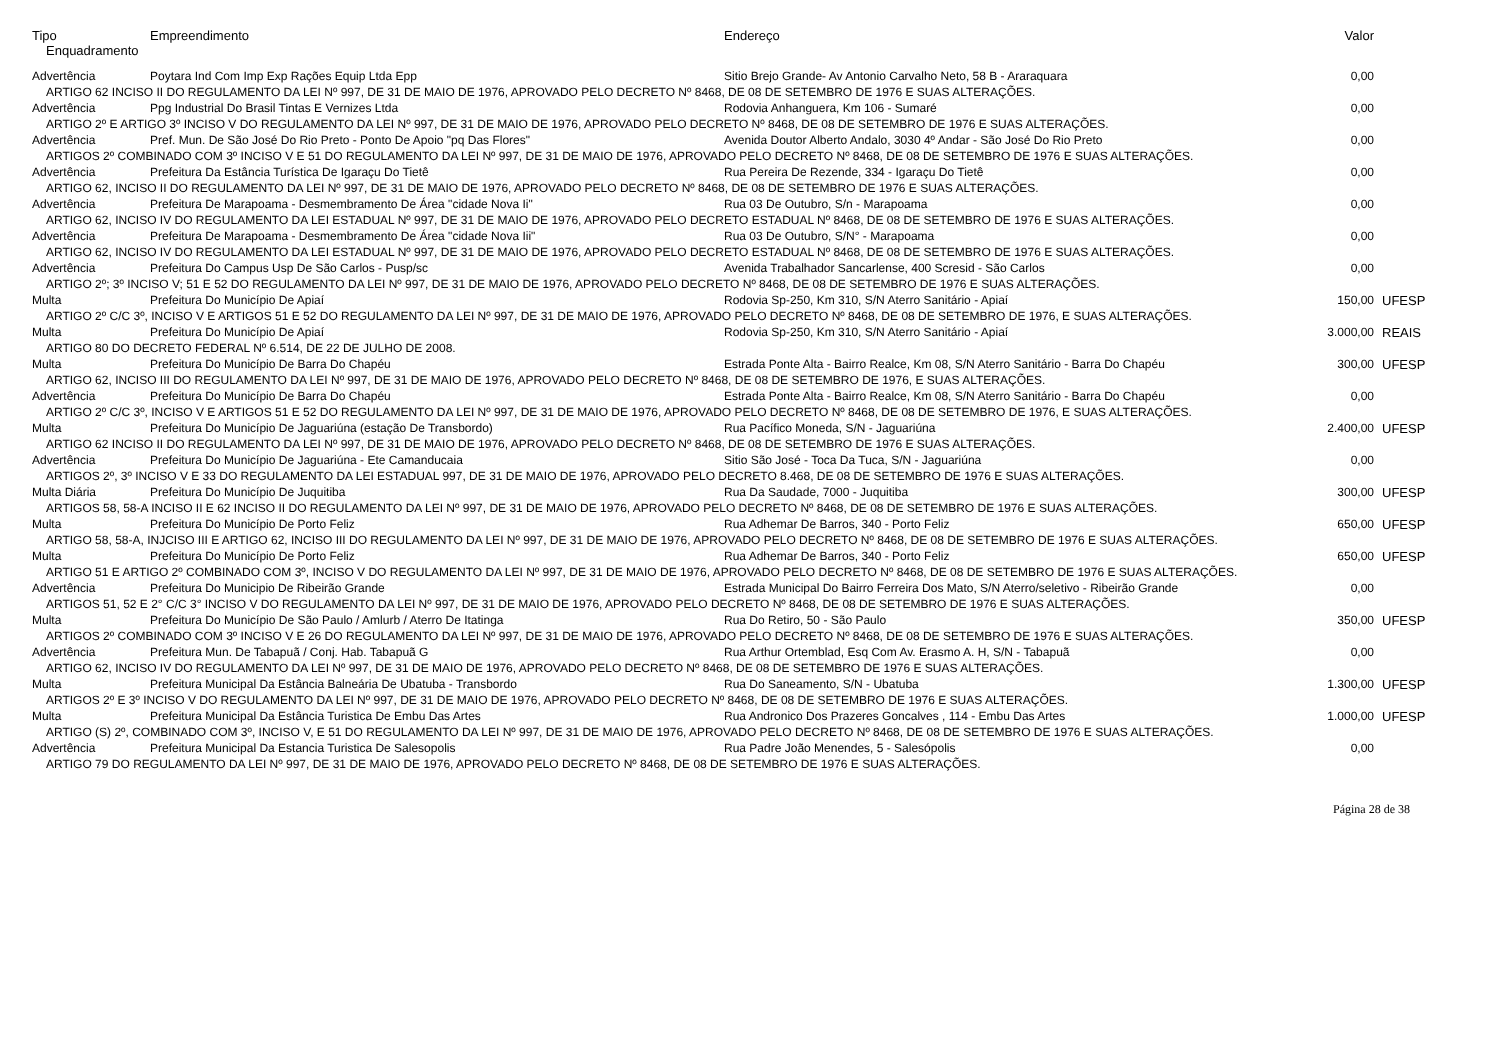| Tipo | Empreendimento | Endereço | Valor | |
| --- | --- | --- | --- | --- |
| Enquadramento | | | | |
| Advertência | Poytara Ind Com Imp Exp Rações Equip Ltda Epp | Sitio Brejo Grande- Av Antonio Carvalho Neto, 58 B - Araraquara | 0,00 | |
| ARTIGO 62 INCISO II DO REGULAMENTO DA LEI Nº 997, DE 31 DE MAIO DE 1976, APROVADO PELO DECRETO Nº 8468, DE 08 DE SETEMBRO DE 1976 E SUAS ALTERAÇÕES. | | | | |
| Advertência | Ppg Industrial Do Brasil Tintas E Vernizes Ltda | Rodovia Anhanguera, Km 106 - Sumaré | 0,00 | |
| ARTIGO 2º E ARTIGO 3º INCISO V DO REGULAMENTO DA LEI Nº 997, DE 31 DE MAIO DE 1976, APROVADO PELO DECRETO Nº 8468, DE 08 DE SETEMBRO DE 1976 E SUAS ALTERAÇÕES. | | | | |
| Advertência | Pref. Mun. De São José Do Rio Preto - Ponto De Apoio "pq Das Flores" | Avenida Doutor Alberto Andalo, 3030 4º Andar - São José Do Rio Preto | 0,00 | |
| ARTIGOS 2º COMBINADO COM 3º INCISO V E 51 DO REGULAMENTO DA LEI Nº 997, DE 31 DE MAIO DE 1976, APROVADO PELO DECRETO Nº 8468, DE 08 DE SETEMBRO DE 1976 E SUAS ALTERAÇÕES. | | | | |
| Advertência | Prefeitura Da Estância Turística De Igaraçu Do Tietê | Rua Pereira De Rezende, 334 - Igaraçu Do Tietê | 0,00 | |
| ARTIGO 62, INCISO II DO REGULAMENTO DA LEI Nº 997, DE 31 DE MAIO DE 1976, APROVADO PELO DECRETO Nº 8468, DE 08 DE SETEMBRO DE 1976 E SUAS ALTERAÇÕES. | | | | |
| Advertência | Prefeitura De Marapoama - Desmembramento De Área "cidade Nova Ii" | Rua 03 De Outubro, S/n - Marapoama | 0,00 | |
| ARTIGO 62, INCISO IV DO REGULAMENTO DA LEI ESTADUAL Nº 997, DE 31 DE MAIO DE 1976, APROVADO PELO DECRETO ESTADUAL Nº 8468, DE 08 DE SETEMBRO DE 1976 E SUAS ALTERAÇÕES. | | | | |
| Advertência | Prefeitura De Marapoama - Desmembramento De Área "cidade Nova Iii" | Rua 03 De Outubro, S/N° - Marapoama | 0,00 | |
| ARTIGO 62, INCISO IV DO REGULAMENTO DA LEI ESTADUAL Nº 997, DE 31 DE MAIO DE 1976, APROVADO PELO DECRETO ESTADUAL Nº 8468, DE 08 DE SETEMBRO DE 1976 E SUAS ALTERAÇÕES. | | | | |
| Advertência | Prefeitura Do Campus Usp De São Carlos - Pusp/sc | Avenida Trabalhador Sancarlense, 400 Scresid - São Carlos | 0,00 | |
| ARTIGO 2º; 3º INCISO V; 51 E 52 DO REGULAMENTO DA LEI Nº 997, DE 31 DE MAIO DE 1976, APROVADO PELO DECRETO Nº 8468, DE 08 DE SETEMBRO DE 1976 E SUAS ALTERAÇÕES. | | | | |
| Multa | Prefeitura Do Município De Apiaí | Rodovia Sp-250, Km 310, S/N Aterro Sanitário - Apiaí | 150,00 | UFESP |
| ARTIGO 2º C/C 3º, INCISO V E ARTIGOS 51 E 52 DO REGULAMENTO DA LEI Nº 997, DE 31 DE MAIO DE 1976, APROVADO PELO DECRETO Nº 8468, DE 08 DE SETEMBRO DE 1976, E SUAS ALTERAÇÕES. | | | | |
| Multa | Prefeitura Do Município De Apiaí | Rodovia Sp-250, Km 310, S/N Aterro Sanitário - Apiaí | 3.000,00 | REAIS |
| ARTIGO 80 DO DECRETO FEDERAL Nº 6.514, DE 22 DE JULHO DE 2008. | | | | |
| Multa | Prefeitura Do Município De Barra Do Chapéu | Estrada Ponte Alta - Bairro Realce, Km 08, S/N Aterro Sanitário - Barra Do Chapéu | 300,00 | UFESP |
| ARTIGO 62, INCISO III DO REGULAMENTO DA LEI Nº 997, DE 31 DE MAIO DE 1976, APROVADO PELO DECRETO Nº 8468, DE 08 DE SETEMBRO DE 1976, E SUAS ALTERAÇÕES. | | | | |
| Advertência | Prefeitura Do Município De Barra Do Chapéu | Estrada Ponte Alta - Bairro Realce, Km 08, S/N Aterro Sanitário - Barra Do Chapéu | 0,00 | |
| ARTIGO 2º C/C 3º, INCISO V E ARTIGOS 51 E 52 DO REGULAMENTO DA LEI Nº 997, DE 31 DE MAIO DE 1976, APROVADO PELO DECRETO Nº 8468, DE 08 DE SETEMBRO DE 1976, E SUAS ALTERAÇÕES. | | | | |
| Multa | Prefeitura Do Município De Jaguariúna (estação De Transbordo) | Rua Pacífico Moneda, S/N - Jaguariúna | 2.400,00 | UFESP |
| ARTIGO 62 INCISO II DO REGULAMENTO DA LEI Nº 997, DE 31 DE MAIO DE 1976, APROVADO PELO DECRETO Nº 8468, DE 08 DE SETEMBRO DE 1976 E SUAS ALTERAÇÕES. | | | | |
| Advertência | Prefeitura Do Município De Jaguariúna - Ete Camanducaia | Sitio São José - Toca Da Tuca, S/N - Jaguariúna | 0,00 | |
| ARTIGOS 2º, 3º INCISO V E 33 DO REGULAMENTO DA LEI ESTADUAL 997, DE 31 DE MAIO DE 1976, APROVADO PELO DECRETO 8.468, DE 08 DE SETEMBRO DE 1976 E SUAS ALTERAÇÕES. | | | | |
| Multa Diária | Prefeitura Do Município De Juquitiba | Rua Da Saudade, 7000 - Juquitiba | 300,00 | UFESP |
| ARTIGOS 58, 58-A INCISO II E 62 INCISO II DO REGULAMENTO DA LEI Nº 997, DE 31 DE MAIO DE 1976, APROVADO PELO DECRETO Nº 8468, DE 08 DE SETEMBRO DE 1976 E SUAS ALTERAÇÕES. | | | | |
| Multa | Prefeitura Do Município De Porto Feliz | Rua Adhemar De Barros, 340 - Porto Feliz | 650,00 | UFESP |
| ARTIGO 58, 58-A, INJCISO III E ARTIGO 62, INCISO III DO REGULAMENTO DA LEI Nº 997, DE 31 DE MAIO DE 1976, APROVADO PELO DECRETO Nº 8468, DE 08 DE SETEMBRO DE 1976 E SUAS ALTERAÇÕES. | | | | |
| Multa | Prefeitura Do Município De Porto Feliz | Rua Adhemar De Barros, 340 - Porto Feliz | 650,00 | UFESP |
| ARTIGO 51 E ARTIGO 2º COMBINADO COM 3º, INCISO V DO REGULAMENTO DA LEI Nº 997, DE 31 DE MAIO DE 1976, APROVADO PELO DECRETO Nº 8468, DE 08 DE SETEMBRO DE 1976 E SUAS ALTERAÇÕES. | | | | |
| Advertência | Prefeitura Do Municipio De Ribeirão Grande | Estrada Municipal Do Bairro Ferreira Dos Mato, S/N Aterro/seletivo - Ribeirão Grande | 0,00 | |
| ARTIGOS 51, 52 E 2° C/C 3° INCISO V DO REGULAMENTO DA LEI Nº 997, DE 31 DE MAIO DE 1976, APROVADO PELO DECRETO Nº 8468, DE 08 DE SETEMBRO DE 1976 E SUAS ALTERAÇÕES. | | | | |
| Multa | Prefeitura Do Município De São Paulo / Amlurb / Aterro De Itatinga | Rua Do Retiro, 50 - São Paulo | 350,00 | UFESP |
| ARTIGOS 2º COMBINADO COM 3º INCISO V E 26 DO REGULAMENTO DA LEI Nº 997, DE 31 DE MAIO DE 1976, APROVADO PELO DECRETO Nº 8468, DE 08 DE SETEMBRO DE 1976 E SUAS ALTERAÇÕES. | | | | |
| Advertência | Prefeitura Mun. De Tabapuã / Conj. Hab. Tabapuã G | Rua Arthur Ortemblad, Esq Com Av. Erasmo A. H, S/N - Tabapuã | 0,00 | |
| ARTIGO 62, INCISO IV DO REGULAMENTO DA LEI Nº 997, DE 31 DE MAIO DE 1976, APROVADO PELO DECRETO Nº 8468, DE 08 DE SETEMBRO DE 1976 E SUAS ALTERAÇÕES. | | | | |
| Multa | Prefeitura Municipal Da Estância Balneária De Ubatuba - Transbordo | Rua Do Saneamento, S/N - Ubatuba | 1.300,00 | UFESP |
| ARTIGOS 2º E 3º INCISO V DO REGULAMENTO DA LEI Nº 997, DE 31 DE MAIO DE 1976, APROVADO PELO DECRETO Nº 8468, DE 08 DE SETEMBRO DE 1976 E SUAS ALTERAÇÕES. | | | | |
| Multa | Prefeitura Municipal Da Estância Turistica De Embu Das Artes | Rua Andronico Dos Prazeres Goncalves , 114 - Embu Das Artes | 1.000,00 | UFESP |
| ARTIGO (S) 2º, COMBINADO COM 3º, INCISO V, E 51 DO REGULAMENTO DA LEI Nº 997, DE 31 DE MAIO DE 1976, APROVADO PELO DECRETO Nº 8468, DE 08 DE SETEMBRO DE 1976 E SUAS ALTERAÇÕES. | | | | |
| Advertência | Prefeitura Municipal Da Estancia Turistica De Salesopolis | Rua Padre João Menendes, 5 - Salesópolis | 0,00 | |
| ARTIGO 79 DO REGULAMENTO DA LEI Nº 997, DE 31 DE MAIO DE 1976, APROVADO PELO DECRETO Nº 8468, DE 08 DE SETEMBRO DE 1976 E SUAS ALTERAÇÕES. | | | | |
Página 28 de 38